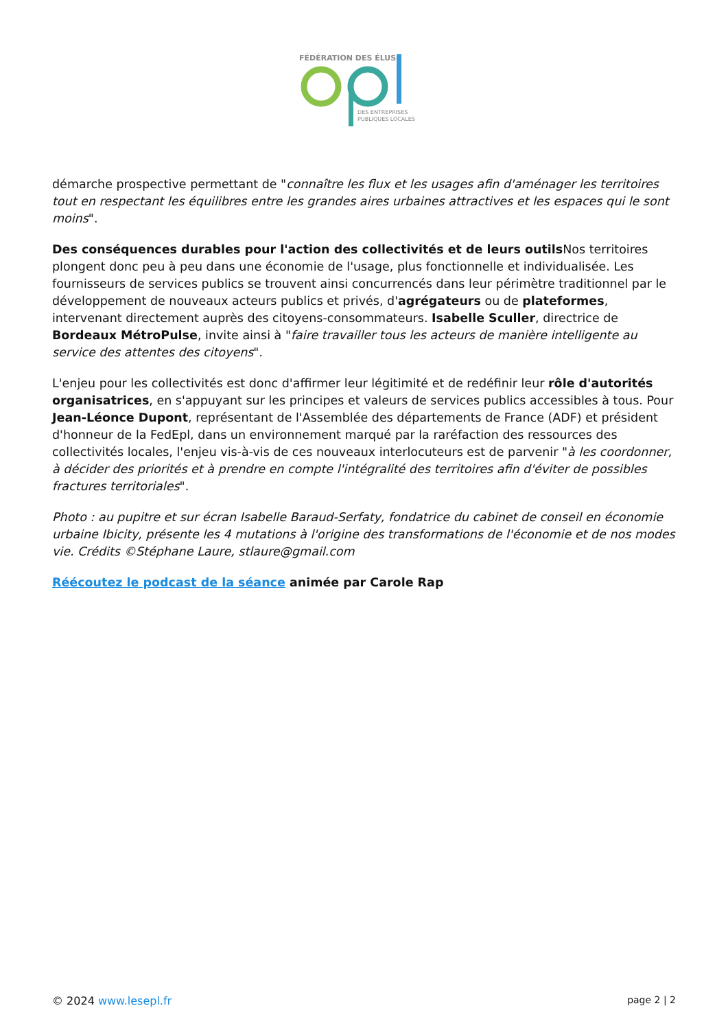FÉDÉRATION DES ÉLUS
DES ENTREPRISES
PUBLIQUES LOCALES
démarche prospective permettant de "connaître les flux et les usages afin d'aménager les territoires tout en respectant les équilibres entre les grandes aires urbaines attractives et les espaces qui le sont moins".
Des conséquences durables pour l'action des collectivités et de leurs outils Nos territoires plongent donc peu à peu dans une économie de l'usage, plus fonctionnelle et individualisée. Les fournisseurs de services publics se trouvent ainsi concurrencés dans leur périmètre traditionnel par le développement de nouveaux acteurs publics et privés, d'agrégateurs ou de plateformes, intervenant directement auprès des citoyens-consommateurs. Isabelle Sculler, directrice de Bordeaux MétroPulse, invite ainsi à "faire travailler tous les acteurs de manière intelligente au service des attentes des citoyens".
L'enjeu pour les collectivités est donc d'affirmer leur légitimité et de redéfinir leur rôle d'autorités organisatrices, en s'appuyant sur les principes et valeurs de services publics accessibles à tous. Pour Jean-Léonce Dupont, représentant de l'Assemblée des départements de France (ADF) et président d'honneur de la FedEpl, dans un environnement marqué par la raréfaction des ressources des collectivités locales, l'enjeu vis-à-vis de ces nouveaux interlocuteurs est de parvenir "à les coordonner, à décider des priorités et à prendre en compte l'intégralité des territoires afin d'éviter de possibles fractures territoriales".
Photo : au pupitre et sur écran Isabelle Baraud-Serfaty, fondatrice du cabinet de conseil en économie urbaine Ibicity, présente les 4 mutations à l'origine des transformations de l'économie et de nos modes vie. Crédits ©Stéphane Laure, stlaure@gmail.com
Réécoutez le podcast de la séance animée par Carole Rap
© 2024 www.lesepl.fr page 2 | 2